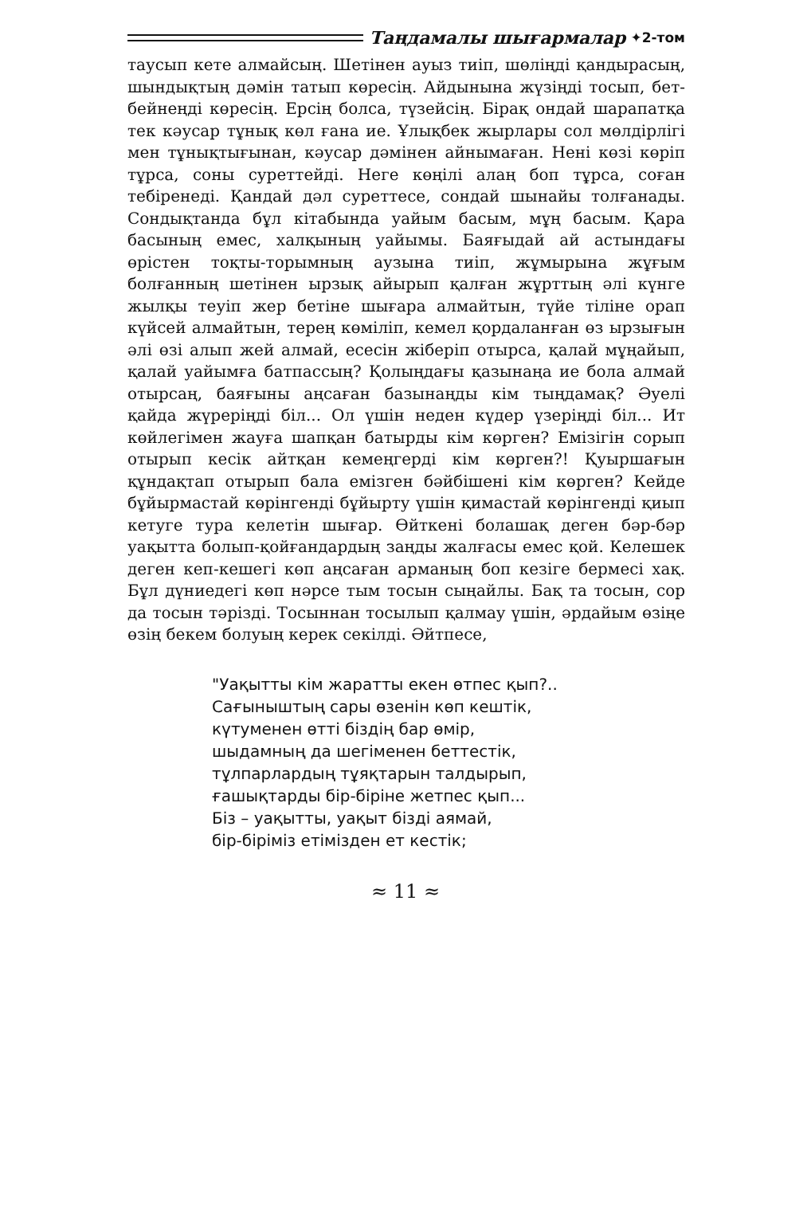Таңдамалы шығармалар ✦2-том
таусып кете алмайсың. Шетінен ауыз тиіп, шөлiңдi қандырасың, шындықтың дәмін татып көресің. Айдынына жүзіңді тосып, бет-бейнеңді көресің. Ерсің болса, түзейсің. Бірақ ондай шарапатқа тек кәусар тұнық көл ғана ие. Ұлықбек жырлары сол мөлдірлігі мен тұнықтығынан, кәусар дәмінен айнымаған. Нені көзі көріп тұрса, соны суреттейді. Неге көңілі алаң боп тұрса, соған тебіренеді. Қандай дәл суреттесе, сондай шынайы толғанады. Сондықтанда бұл кітабында уайым басым, мұң басым. Қара басының емес, халқының уайымы. Баяғыдай ай астындағы өрістен тоқты-торымның аузына тиіп, жұмырына жұғым болғанның шетінен ырзық айырып қалған жұрттың әлі күнге жылқы теуіп жер бетіне шығара алмайтын, түйе тіліне орап күйсей алмайтын, терең көміліп, кемел қордаланған өз ырзығын әлі өзі алып жей алмай, есесін жіберіп отырса, қалай мұңайып, қалай уайымға батпассың? Қолыңдағы қазынаңа ие бола алмай отырсаң, баяғыны аңсаған базынаңды кім тыңдамақ? Әуелі қайда жүреріңді біл... Ол үшін неден күдер үзеріңді біл... Ит көйлегімен жауға шапқан батырды кім көрген? Емізігін сорып отырып кесік айтқан кемеңгерді кім көрген?! Қуыршағын құндақтап отырып бала емізген бәйбішені кім көрген? Кейде бұйырмастай көрінгенді бұйырту үшін қимастай көрінгенді қиып кетуге тура келетін шығар. Өйткені болашақ деген бәр-бәр уақытта болып-қойғандардың заңды жалғасы емес қой. Келешек деген кеп-кешегі көп аңсаған арманың боп кезіге бермесі хақ. Бұл дүниедегі көп нәрсе тым тосын сыңайлы. Бақ та тосын, сор да тосын тәрізді. Тосыннан тосылып қалмау үшін, әрдайым өзіңе өзің бекем болуың керек секілді. Әйтпесе,
"Уақытты кім жаратты екен өтпес қып?..
Сағыныштың сары өзенін көп кештік,
күтуменен өтті біздің бар өмір,
шыдамның да шегіменен беттестік,
тұлпарлардың тұяқтарын талдырып,
ғашықтарды бір-біріне жетпес қып...
Біз – уақытты, уақыт бізді аямай,
бір-біріміз етімізден ет кестік;
≈ 11 ≈